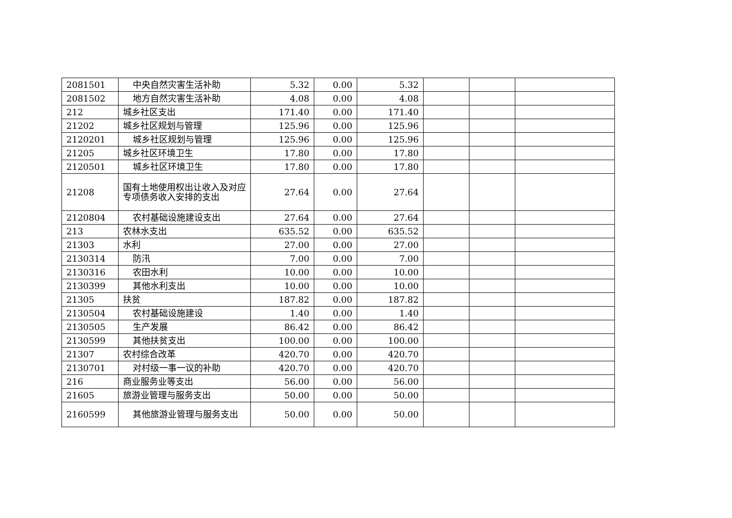| 2081501 | 中央自然灾害生活补助 | 5.32 | 0.00 | 5.32 | | | |
| 2081502 | 地方自然灾害生活补助 | 4.08 | 0.00 | 4.08 | | | |
| 212 | 城乡社区支出 | 171.40 | 0.00 | 171.40 | | | |
| 21202 | 城乡社区规划与管理 | 125.96 | 0.00 | 125.96 | | | |
| 2120201 | 城乡社区规划与管理 | 125.96 | 0.00 | 125.96 | | | |
| 21205 | 城乡社区环境卫生 | 17.80 | 0.00 | 17.80 | | | |
| 2120501 | 城乡社区环境卫生 | 17.80 | 0.00 | 17.80 | | | |
| 21208 | 国有土地使用权出让收入及对应专项债务收入安排的支出 | 27.64 | 0.00 | 27.64 | | | |
| 2120804 | 农村基础设施建设支出 | 27.64 | 0.00 | 27.64 | | | |
| 213 | 农林水支出 | 635.52 | 0.00 | 635.52 | | | |
| 21303 | 水利 | 27.00 | 0.00 | 27.00 | | | |
| 2130314 | 防汛 | 7.00 | 0.00 | 7.00 | | | |
| 2130316 | 农田水利 | 10.00 | 0.00 | 10.00 | | | |
| 2130399 | 其他水利支出 | 10.00 | 0.00 | 10.00 | | | |
| 21305 | 扶贫 | 187.82 | 0.00 | 187.82 | | | |
| 2130504 | 农村基础设施建设 | 1.40 | 0.00 | 1.40 | | | |
| 2130505 | 生产发展 | 86.42 | 0.00 | 86.42 | | | |
| 2130599 | 其他扶贫支出 | 100.00 | 0.00 | 100.00 | | | |
| 21307 | 农村综合改革 | 420.70 | 0.00 | 420.70 | | | |
| 2130701 | 对村级一事一议的补助 | 420.70 | 0.00 | 420.70 | | | |
| 216 | 商业服务业等支出 | 56.00 | 0.00 | 56.00 | | | |
| 21605 | 旅游业管理与服务支出 | 50.00 | 0.00 | 50.00 | | | |
| 2160599 | 其他旅游业管理与服务支出 | 50.00 | 0.00 | 50.00 | | | |